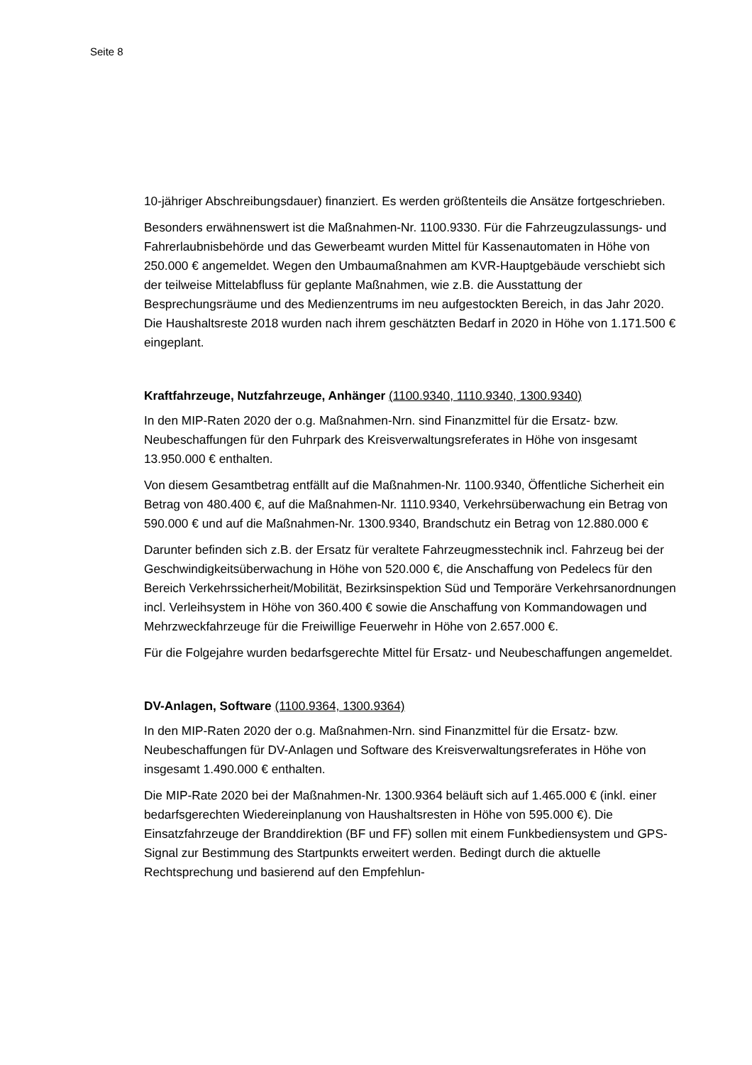Seite 8
10-jähriger Abschreibungsdauer) finanziert. Es werden größtenteils die Ansätze fortgeschrieben.
Besonders erwähnenswert ist die Maßnahmen-Nr. 1100.9330. Für die Fahrzeugzulassungs- und Fahrerlaubnisbehörde und das Gewerbeamt wurden Mittel für Kassenautomaten in Höhe von 250.000 € angemeldet. Wegen den Umbaumaßnahmen am KVR-Hauptgebäude verschiebt sich der teilweise Mittelabfluss für geplante Maßnahmen, wie z.B. die Ausstattung der Besprechungsräume und des Medienzentrums im neu aufgestockten Bereich, in das Jahr 2020. Die Haushaltsreste 2018 wurden nach ihrem geschätzten Bedarf in 2020 in Höhe von 1.171.500 € eingeplant.
Kraftfahrzeuge, Nutzfahrzeuge, Anhänger (1100.9340, 1110.9340, 1300.9340)
In den MIP-Raten 2020 der o.g. Maßnahmen-Nrn. sind Finanzmittel für die Ersatz- bzw. Neubeschaffungen für den Fuhrpark des Kreisverwaltungsreferates in Höhe von insgesamt 13.950.000 € enthalten.
Von diesem Gesamtbetrag entfällt auf die Maßnahmen-Nr. 1100.9340, Öffentliche Sicherheit ein Betrag von 480.400 €, auf die Maßnahmen-Nr. 1110.9340, Verkehrsüberwachung ein Betrag von 590.000 € und auf die Maßnahmen-Nr. 1300.9340, Brandschutz ein Betrag von 12.880.000 €
Darunter befinden sich z.B. der Ersatz für veraltete Fahrzeugmesstechnik incl. Fahrzeug bei der Geschwindigkeitsüberwachung in Höhe von 520.000 €, die Anschaffung von Pedelecs für den Bereich Verkehrssicherheit/Mobilität, Bezirksinspektion Süd und Temporäre Verkehrsanordnungen incl. Verleihsystem in Höhe von 360.400 € sowie die Anschaffung von Kommandowagen und Mehrzweckfahrzeuge für die Freiwillige Feuerwehr in Höhe von 2.657.000 €.
Für die Folgejahre wurden bedarfsgerechte Mittel für Ersatz- und Neubeschaffungen angemeldet.
DV-Anlagen, Software (1100.9364, 1300.9364)
In den MIP-Raten 2020 der o.g. Maßnahmen-Nrn. sind Finanzmittel für die Ersatz- bzw. Neubeschaffungen für DV-Anlagen und Software des Kreisverwaltungsreferates in Höhe von insgesamt 1.490.000 € enthalten.
Die MIP-Rate 2020 bei der Maßnahmen-Nr. 1300.9364 beläuft sich auf 1.465.000 € (inkl. einer bedarfsgerechten Wiedereinplanung von Haushaltsresten in Höhe von 595.000 €). Die Einsatzfahrzeuge der Branddirektion (BF und FF) sollen mit einem Funkbediensystem und GPS-Signal zur Bestimmung des Startpunkts erweitert werden. Bedingt durch die aktuelle Rechtsprechung und basierend auf den Empfehlun-